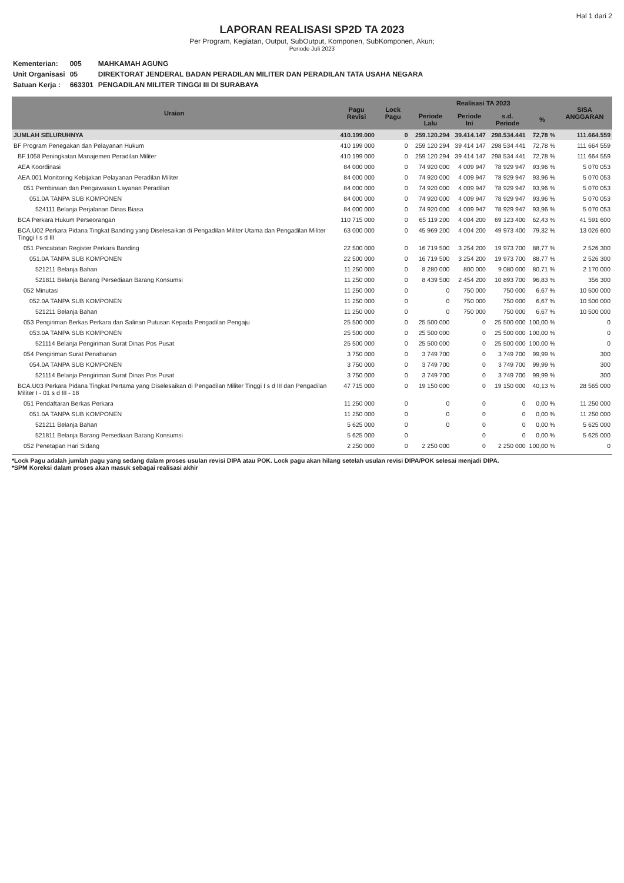Hal 1 dari 2
LAPORAN REALISASI SP2D TA 2023
Per Program, Kegiatan, Output, SubOutput, Komponen, SubKomponen, Akun;
Periode Juli 2023
| Kementerian: | 005 | MAHKAMAH AGUNG |
| Unit Organisasi | 05 | DIREKTORAT JENDERAL BADAN PERADILAN MILITER DAN PERADILAN TATA USAHA NEGARA |
| Satuan Kerja : | 663301 | PENGADILAN MILITER TINGGI III DI SURABAYA |
| Uraian | Pagu Revisi | Lock Pagu | Realisasi TA 2023 | | | | SISA ANGGARAN |
| --- | --- | --- | --- | --- | --- | --- | --- |
| | | | Periode Lalu | Periode Ini | s.d. Periode | % | |
| JUMLAH SELURUHNYA | 410.199.000 | 0 | 259.120.294 | 39.414.147 | 298.534.441 | 72,78 % | 111.664.559 |
| BF Program Penegakan dan Pelayanan Hukum | 410 199 000 | 0 | 259 120 294 | 39 414 147 | 298 534 441 | 72,78 % | 111 664 559 |
| BF.1058 Peningkatan Manajemen Peradilan Militer | 410 199 000 | 0 | 259 120 294 | 39 414 147 | 298 534 441 | 72,78 % | 111 664 559 |
| AEA Koordinasi | 84 000 000 | 0 | 74 920 000 | 4 009 947 | 78 929 947 | 93,96 % | 5 070 053 |
| AEA.001 Monitoring Kebijakan Pelayanan Peradilan Militer | 84 000 000 | 0 | 74 920 000 | 4 009 947 | 78 929 947 | 93,96 % | 5 070 053 |
| 051 Pembinaan dan Pengawasan Layanan Peradilan | 84 000 000 | 0 | 74 920 000 | 4 009 947 | 78 929 947 | 93,96 % | 5 070 053 |
| 051.0A TANPA SUB KOMPONEN | 84 000 000 | 0 | 74 920 000 | 4 009 947 | 78 929 947 | 93,96 % | 5 070 053 |
| 524111 Belanja Perjalanan Dinas Biasa | 84 000 000 | 0 | 74 920 000 | 4 009 947 | 78 929 947 | 93,96 % | 5 070 053 |
| BCA Perkara Hukum Perseorangan | 110 715 000 | 0 | 65 119 200 | 4 004 200 | 69 123 400 | 62,43 % | 41 591 600 |
| BCA.U02 Perkara Pidana Tingkat Banding yang Diselesaikan di Pengadilan Militer Utama dan Pengadilan Militer Tinggi I s d III | 63 000 000 | 0 | 45 969 200 | 4 004 200 | 49 973 400 | 79,32 % | 13 026 600 |
| 051 Pencatatan Register Perkara Banding | 22 500 000 | 0 | 16 719 500 | 3 254 200 | 19 973 700 | 88,77 % | 2 526 300 |
| 051.0A TANPA SUB KOMPONEN | 22 500 000 | 0 | 16 719 500 | 3 254 200 | 19 973 700 | 88,77 % | 2 526 300 |
| 521211 Belanja Bahan | 11 250 000 | 0 | 8 280 000 | 800 000 | 9 080 000 | 80,71 % | 2 170 000 |
| 521811 Belanja Barang Persediaan Barang Konsumsi | 11 250 000 | 0 | 8 439 500 | 2 454 200 | 10 893 700 | 96,83 % | 356 300 |
| 052 Minutasi | 11 250 000 | 0 | 0 | 750 000 | 750 000 | 6,67 % | 10 500 000 |
| 052.0A TANPA SUB KOMPONEN | 11 250 000 | 0 | 0 | 750 000 | 750 000 | 6,67 % | 10 500 000 |
| 521211 Belanja Bahan | 11 250 000 | 0 | 0 | 750 000 | 750 000 | 6,67 % | 10 500 000 |
| 053 Pengiriman Berkas Perkara dan Salinan Putusan Kepada Pengadilan Pengaju | 25 500 000 | 0 | 25 500 000 | 0 | 25 500 000 | 100,00 % | 0 |
| 053.0A TANPA SUB KOMPONEN | 25 500 000 | 0 | 25 500 000 | 0 | 25 500 000 | 100,00 % | 0 |
| 521114 Belanja Pengiriman Surat Dinas Pos Pusat | 25 500 000 | 0 | 25 500 000 | 0 | 25 500 000 | 100,00 % | 0 |
| 054 Pengiriman Surat Penahanan | 3 750 000 | 0 | 3 749 700 | 0 | 3 749 700 | 99,99 % | 300 |
| 054.0A TANPA SUB KOMPONEN | 3 750 000 | 0 | 3 749 700 | 0 | 3 749 700 | 99,99 % | 300 |
| 521114 Belanja Pengiriman Surat Dinas Pos Pusat | 3 750 000 | 0 | 3 749 700 | 0 | 3 749 700 | 99,99 % | 300 |
| BCA.U03 Perkara Pidana Tingkat Pertama yang Diselesaikan di Pengadilan Militer Tinggi I s d III dan Pengadilan Militer I - 01 s d III - 18 | 47 715 000 | 0 | 19 150 000 | 0 | 19 150 000 | 40,13 % | 28 565 000 |
| 051 Pendaftaran Berkas Perkara | 11 250 000 | 0 | 0 | 0 | 0 | 0,00 % | 11 250 000 |
| 051.0A TANPA SUB KOMPONEN | 11 250 000 | 0 | 0 | 0 | 0 | 0,00 % | 11 250 000 |
| 521211 Belanja Bahan | 5 625 000 | 0 | 0 | 0 | 0 | 0,00 % | 5 625 000 |
| 521811 Belanja Barang Persediaan Barang Konsumsi | 5 625 000 | 0 | | 0 | 0 | 0,00 % | 5 625 000 |
| 052 Penetapan Hari Sidang | 2 250 000 | 0 | 2 250 000 | 0 | 2 250 000 | 100,00 % | 0 |
*Lock Pagu adalah jumlah pagu yang sedang dalam proses usulan revisi DIPA atau POK. Lock pagu akan hilang setelah usulan revisi DIPA/POK selesai menjadi DIPA.
*SPM Koreksi dalam proses akan masuk sebagai realisasi akhir